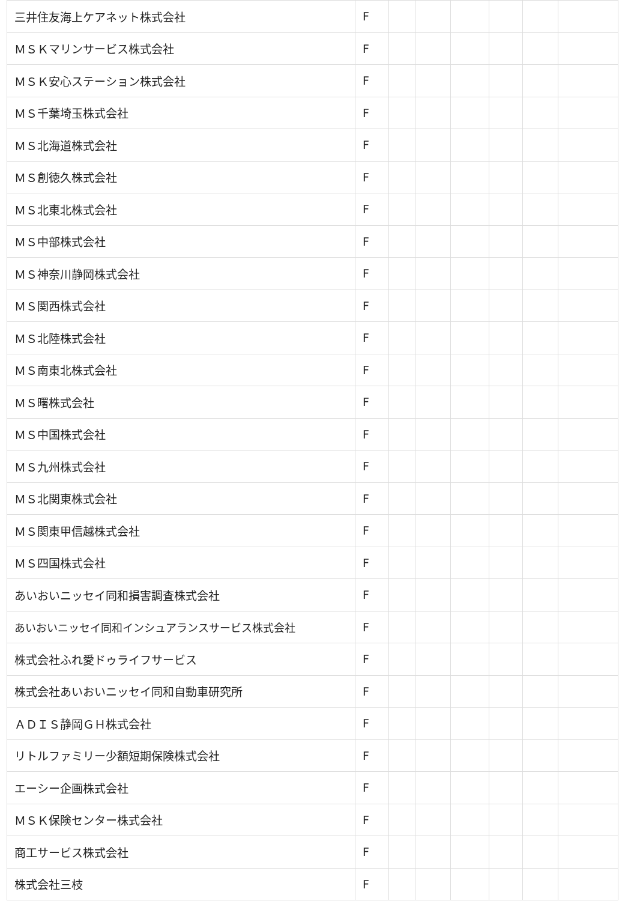| 三井住友海上ケアネット株式会社 | F | | | | | | |
| ＭＳＫマリンサービス株式会社 | F | | | | | | |
| ＭＳＫ安心ステーション株式会社 | F | | | | | | |
| ＭＳ千葉埼玉株式会社 | F | | | | | | |
| ＭＳ北海道株式会社 | F | | | | | | |
| ＭＳ創徳久株式会社 | F | | | | | | |
| ＭＳ北東北株式会社 | F | | | | | | |
| ＭＳ中部株式会社 | F | | | | | | |
| ＭＳ神奈川静岡株式会社 | F | | | | | | |
| ＭＳ関西株式会社 | F | | | | | | |
| ＭＳ北陸株式会社 | F | | | | | | |
| ＭＳ南東北株式会社 | F | | | | | | |
| ＭＳ曙株式会社 | F | | | | | | |
| ＭＳ中国株式会社 | F | | | | | | |
| ＭＳ九州株式会社 | F | | | | | | |
| ＭＳ北関東株式会社 | F | | | | | | |
| ＭＳ関東甲信越株式会社 | F | | | | | | |
| ＭＳ四国株式会社 | F | | | | | | |
| あいおいニッセイ同和損害調査株式会社 | F | | | | | | |
| あいおいニッセイ同和インシュアランスサービス株式会社 | F | | | | | | |
| 株式会社ふれ愛ドゥライフサービス | F | | | | | | |
| 株式会社あいおいニッセイ同和自動車研究所 | F | | | | | | |
| ＡＤＩＳ静岡ＧＨ株式会社 | F | | | | | | |
| リトルファミリー少額短期保険株式会社 | F | | | | | | |
| エーシー企画株式会社 | F | | | | | | |
| ＭＳＫ保険センター株式会社 | F | | | | | | |
| 商工サービス株式会社 | F | | | | | | |
| 株式会社三枝 | F | | | | | | |